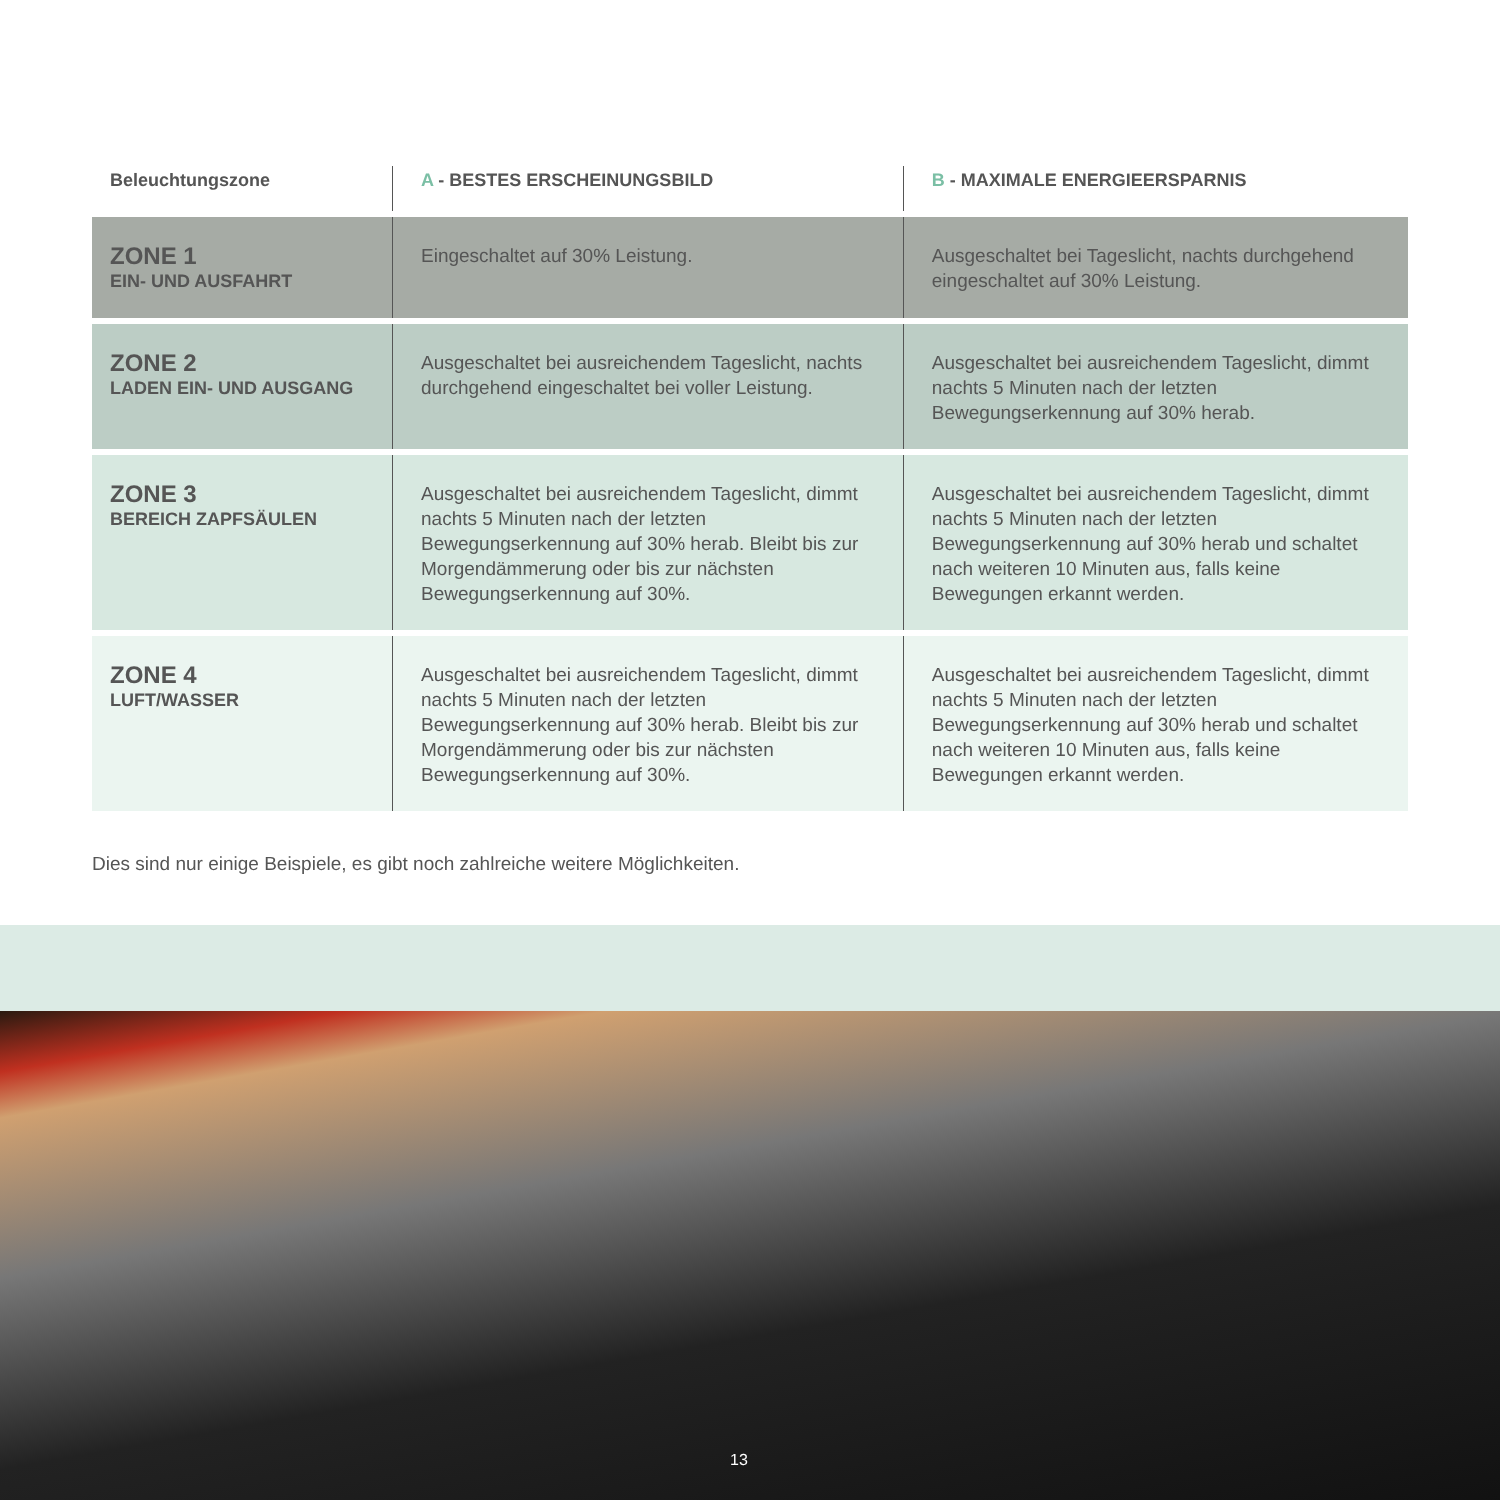| Beleuchtungszone | A - BESTES ERSCHEINUNGSBILD | B - MAXIMALE ENERGIEERSPARNIS |
| --- | --- | --- |
| ZONE 1 EIN- UND AUSFAHRT | Eingeschaltet auf 30% Leistung. | Ausgeschaltet bei Tageslicht, nachts durchgehend eingeschaltet auf 30% Leistung. |
| ZONE 2 LADEN EIN- UND AUSGANG | Ausgeschaltet bei ausreichendem Tageslicht, nachts durchgehend eingeschaltet bei voller Leistung. | Ausgeschaltet bei ausreichendem Tageslicht, dimmt nachts 5 Minuten nach der letzten Bewegungserkennung auf 30% herab. |
| ZONE 3 BEREICH ZAPFSÄULEN | Ausgeschaltet bei ausreichendem Tageslicht, dimmt nachts 5 Minuten nach der letzten Bewegungserkennung auf 30% herab. Bleibt bis zur Morgendämmerung oder bis zur nächsten Bewegungserkennung auf 30%. | Ausgeschaltet bei ausreichendem Tageslicht, dimmt nachts 5 Minuten nach der letzten Bewegungserkennung auf 30% herab und schaltet nach weiteren 10 Minuten aus, falls keine Bewegungen erkannt werden. |
| ZONE 4 LUFT/WASSER | Ausgeschaltet bei ausreichendem Tageslicht, dimmt nachts 5 Minuten nach der letzten Bewegungserkennung auf 30% herab. Bleibt bis zur Morgendämmerung oder bis zur nächsten Bewegungserkennung auf 30%. | Ausgeschaltet bei ausreichendem Tageslicht, dimmt nachts 5 Minuten nach der letzten Bewegungserkennung auf 30% herab und schaltet nach weiteren 10 Minuten aus, falls keine Bewegungen erkannt werden. |
Dies sind nur einige Beispiele, es gibt noch zahlreiche weitere Möglichkeiten.
13